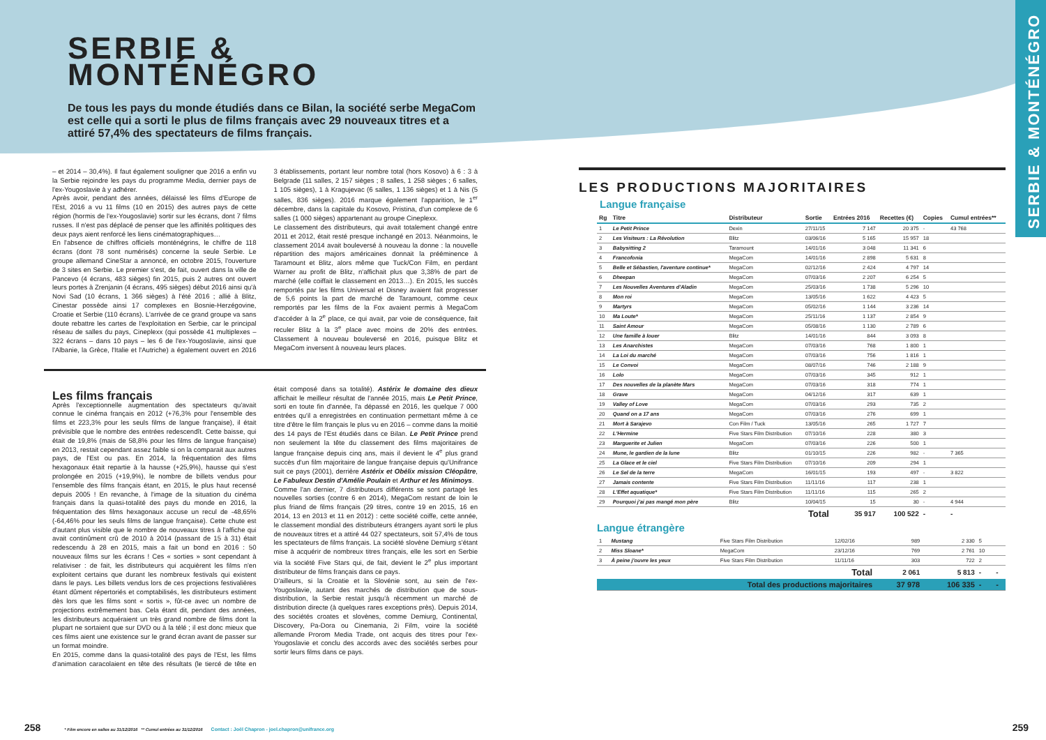SERBIE & MONTÉNÉGRO
SERBIE &
MONTÉNÉGRO
De tous les pays du monde étudiés dans ce Bilan, la société serbe MegaCom est celle qui a sorti le plus de films français avec 29 nouveaux titres et a attiré 57,4% des spectateurs de films français.
– et 2014 – 30,4%). Il faut également souligner que 2016 a enfin vu la Serbie rejoindre les pays du programme Media, dernier pays de l'ex-Yougoslavie à y adhérer.
Après avoir, pendant des années, délaissé les films d'Europe de l'Est, 2016 a vu 11 films (10 en 2015) des autres pays de cette région (hormis de l'ex-Yougoslavie) sortir sur les écrans, dont 7 films russes. Il n'est pas déplacé de penser que les affinités politiques des deux pays aient renforcé les liens cinématographiques…
En l'absence de chiffres officiels monténégrins, le chiffre de 118 écrans (dont 78 sont numérisés) concerne la seule Serbie. Le groupe allemand CineStar a annoncé, en octobre 2015, l'ouverture de 3 sites en Serbie. Le premier s'est, de fait, ouvert dans la ville de Pancevo (4 écrans, 483 sièges) fin 2015, puis 2 autres ont ouvert leurs portes à Zrenjanin (4 écrans, 495 sièges) début 2016 ainsi qu'à Novi Sad (10 écrans, 1 366 sièges) à l'été 2016 ; allié à Blitz, Cinestar possède ainsi 17 complexes en Bosnie-Herzégovine, Croatie et Serbie (110 écrans). L'arrivée de ce grand groupe va sans doute rebattre les cartes de l'exploitation en Serbie, car le principal réseau de salles du pays, Cineplexx (qui possède 41 multiplexes – 322 écrans – dans 10 pays – les 6 de l'ex-Yougoslavie, ainsi que l'Albanie, la Grèce, l'Italie et l'Autriche) a également ouvert en 2016 3 établissements, portant leur nombre total (hors Kosovo) à 6 : 3 à Belgrade (11 salles, 2 157 sièges ; 8 salles, 1 258 sièges ; 6 salles, 1 105 sièges), 1 à Kragujevac (6 salles, 1 136 sièges) et 1 à Nis (5 salles, 836 sièges). 2016 marque également l'apparition, le 1<sup>er</sup> décembre, dans la capitale du Kosovo, Pristina, d'un complexe de 6 salles (1 000 sièges) appartenant au groupe Cineplexx.
Le classement des distributeurs, qui avait totalement changé entre 2011 et 2012, était resté presque inchangé en 2013. Néanmoins, le classement 2014 avait bouleversé à nouveau la donne : la nouvelle répartition des majors américaines donnait la prééminence à Taramount et Blitz, alors même que Tuck/Con Film, en perdant Warner au profit de Blitz, n'affichait plus que 3,38% de part de marché (elle coiffait le classement en 2013…). En 2015, les succès remportés par les films Universal et Disney avaient fait progresser de 5,6 points la part de marché de Taramount, comme ceux remportés par les films de la Fox avaient permis à MegaCom d'accéder à la 2<sup>e</sup> place, ce qui avait, par voie de conséquence, fait reculer Blitz à la 3<sup>e</sup> place avec moins de 20% des entrées. Classement à nouveau bouleversé en 2016, puisque Blitz et MegaCom inversent à nouveau leurs places.
Les films français
Après l'exceptionnelle augmentation des spectateurs qu'avait connue le cinéma français en 2012 (+76,3% pour l'ensemble des films et 223,3% pour les seuls films de langue française), il était prévisible que le nombre des entrées redescendît. Cette baisse, qui était de 19,8% (mais de 58,8% pour les films de langue française) en 2013, restait cependant assez faible si on la comparait aux autres pays, de l'Est ou pas. En 2014, la fréquentation des films hexagonaux était repartie à la hausse (+25,9%), hausse qui s'est prolongée en 2015 (+19,9%), le nombre de billets vendus pour l'ensemble des films français étant, en 2015, le plus haut recensé depuis 2005 ! En revanche, à l'image de la situation du cinéma français dans la quasi-totalité des pays du monde en 2016, la fréquentation des films hexagonaux accuse un recul de -48,65% (-64,46% pour les seuls films de langue française). Cette chute est d'autant plus visible que le nombre de nouveaux titres à l'affiche qui avait continûment crû de 2010 à 2014 (passant de 15 à 31) était redescendu à 28 en 2015, mais a fait un bond en 2016 : 50 nouveaux films sur les écrans ! Ces « sorties » sont cependant à relativiser : de fait, les distributeurs qui acquièrent les films n'en exploitent certains que durant les nombreux festivals qui existent dans le pays. Les billets vendus lors de ces projections festivalières étant dûment répertoriés et comptabilisés, les distributeurs estiment dès lors que les films sont « sortis », fût-ce avec un nombre de projections extrêmement bas. Cela étant dit, pendant des années, les distributeurs acquéraient un très grand nombre de films dont la plupart ne sortaient que sur DVD ou à la télé ; il est donc mieux que ces films aient une existence sur le grand écran avant de passer sur un format moindre.
En 2015, comme dans la quasi-totalité des pays de l'Est, les films d'animation caracolaient en tête des résultats (le tiercé de tête en était composé dans sa totalité). Astérix le domaine des dieux affichait le meilleur résultat de l'année 2015, mais Le Petit Prince, sorti en toute fin d'année, l'a dépassé en 2016, les quelque 7 000 entrées qu'il a enregistrées en continuation permettant même à ce titre d'être le film français le plus vu en 2016 – comme dans la moitié des 14 pays de l'Est étudiés dans ce Bilan. Le Petit Prince prend non seulement la tête du classement des films majoritaires de langue française depuis cinq ans, mais il devient le 4<sup>e</sup> plus grand succès d'un film majoritaire de langue française depuis qu'Unifrance suit ce pays (2001), derrière Astérix et Obélix mission Cléopâtre, Le Fabuleux Destin d'Amélie Poulain et Arthur et les Minimoys.
Comme l'an dernier, 7 distributeurs différents se sont partagé les nouvelles sorties (contre 6 en 2014), MegaCom restant de loin le plus friand de films français (29 titres, contre 19 en 2015, 16 en 2014, 13 en 2013 et 11 en 2012) : cette société coiffe, cette année, le classement mondial des distributeurs étrangers ayant sorti le plus de nouveaux titres et a attiré 44 027 spectateurs, soit 57,4% de tous les spectateurs de films français. La société slovène Demiurg s'étant mise à acquérir de nombreux titres français, elle les sort en Serbie via la société Five Stars qui, de fait, devient le 2<sup>e</sup> plus important distributeur de films français dans ce pays.
D'ailleurs, si la Croatie et la Slovénie sont, au sein de l'ex-Yougoslavie, autant des marchés de distribution que de sous-distribution, la Serbie restait jusqu'à récemment un marché de distribution directe (à quelques rares exceptions près). Depuis 2014, des sociétés croates et slovènes, comme Demiurg, Continental, Discovery, Pa-Dora ou Cinemania, 2i Film, voire la société allemande Prorom Media Trade, ont acquis des titres pour l'ex-Yougoslavie et conclu des accords avec des sociétés serbes pour sortir leurs films dans ce pays.
LES PRODUCTIONS MAJORITAIRES
Langue française
| Rg | Titre | Distributeur | Sortie | Entrées 2016 | Recettes (€) | Copies | Cumul entrées** |
| --- | --- | --- | --- | --- | --- | --- | --- |
| 1 | Le Petit Prince | Dexin | 27/11/15 | 7 147 | 20 375 | - | 43 768 |
| 2 | Les Visiteurs : La Révolution | Blitz | 03/06/16 | 5 165 | 15 957 | 18 | |
| 3 | Babysitting 2 | Taramount | 14/01/16 | 3 048 | 11 341 | 6 | |
| 4 | Francofonia | MegaCom | 14/01/16 | 2 898 | 5 631 | 8 | |
| 5 | Belle et Sébastien, l'aventure continue* | MegaCom | 02/12/16 | 2 424 | 4 797 | 14 | |
| 6 | Dheepan | MegaCom | 07/03/16 | 2 207 | 6 254 | 5 | |
| 7 | Les Nouvelles Aventures d'Aladin | MegaCom | 25/03/16 | 1 738 | 5 296 | 10 | |
| 8 | Mon roi | MegaCom | 13/05/16 | 1 622 | 4 423 | 5 | |
| 9 | Martyrs | MegaCom | 05/02/16 | 1 144 | 3 236 | 14 | |
| 10 | Ma Loute* | MegaCom | 25/11/16 | 1 137 | 2 854 | 9 | |
| 11 | Saint Amour | MegaCom | 05/08/16 | 1 130 | 2 789 | 6 | |
| 12 | Une famille à louer | Blitz | 14/01/16 | 844 | 3 093 | 8 | |
| 13 | Les Anarchistes | MegaCom | 07/03/16 | 768 | 1 800 | 1 | |
| 14 | La Loi du marché | MegaCom | 07/03/16 | 756 | 1 816 | 1 | |
| 15 | Le Convoi | MegaCom | 08/07/16 | 746 | 2 188 | 9 | |
| 16 | Lolo | MegaCom | 07/03/16 | 345 | 912 | 1 | |
| 17 | Des nouvelles de la planète Mars | MegaCom | 07/03/16 | 318 | 774 | 1 | |
| 18 | Grave | MegaCom | 04/12/16 | 317 | 639 | 1 | |
| 19 | Valley of Love | MegaCom | 07/03/16 | 293 | 735 | 2 | |
| 20 | Quand on a 17 ans | MegaCom | 07/03/16 | 276 | 699 | 1 | |
| 21 | Mort à Sarajevo | Con Film / Tuck | 13/05/16 | 265 | 1 727 | 7 | |
| 22 | L'Hermine | Five Stars Film Distribution | 07/10/16 | 228 | 380 | 3 | |
| 23 | Marguerite et Julien | MegaCom | 07/03/16 | 226 | 500 | 1 | |
| 24 | Mune, le gardien de la lune | Blitz | 01/10/15 | 226 | 982 | - | 7 365 |
| 25 | La Glace et le ciel | Five Stars Film Distribution | 07/10/16 | 209 | 294 | 1 | |
| 26 | Le Sel de la terre | MegaCom | 16/01/15 | 193 | 497 | - | 3 822 |
| 27 | Jamais contente | Five Stars Film Distribution | 11/11/16 | 117 | 238 | 1 | |
| 28 | L'Effet aquatique* | Five Stars Film Distribution | 11/11/16 | 115 | 265 | 2 | |
| 29 | Pourquoi j'ai pas mangé mon père | Blitz | 10/04/15 | 15 | 30 | - | 4 944 |
| Total | | | | 35 917 | 100 522 | - | - |
Langue étrangère
| 1 | Mustang | Five Stars Film Distribution | 12/02/16 | 989 | 2 330 | 5 | |
| 2 | Miss Sloane* | MegaCom | 23/12/16 | 769 | 2 761 | 10 | |
| 3 | À peine j'ouvre les yeux | Five Stars Film Distribution | 11/11/16 | 303 | 722 | 2 | |
| Total | | | | 2 061 | 5 813 | - | - |
| Total des productions majoritaires | | | | 37 978 | 106 335 | - | - |
258 * Film encore en salles au 31/12/2016 ** Cumul entrées au 31/12/2016 Contact : Joël Chapron - joel.chapron@unifrance.org 259